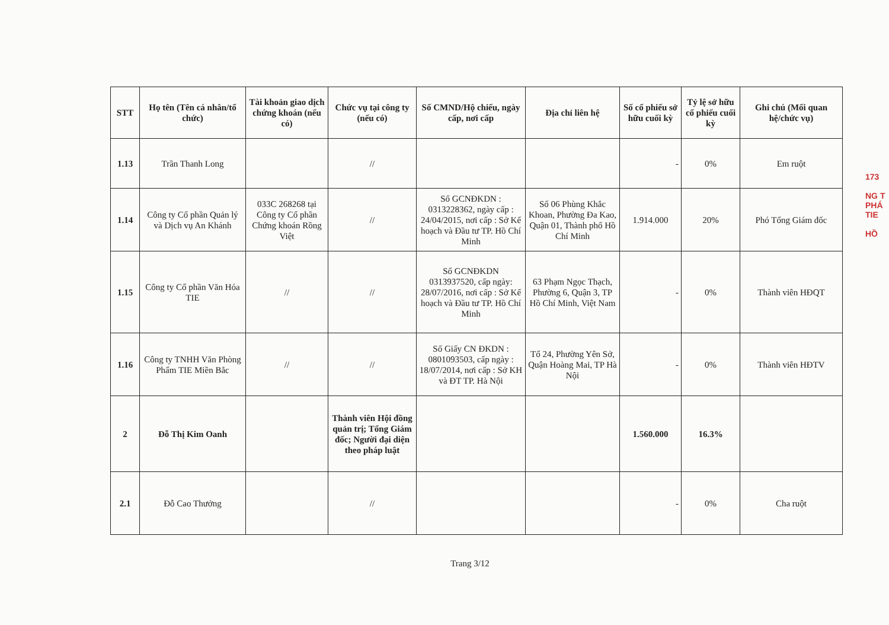173
NG T
PHÁ
TIE
HỒ
| STT | Họ tên (Tên cá nhân/tổ chức) | Tài khoản giao dịch chứng khoán (nếu có) | Chức vụ tại công ty (nếu có) | Số CMND/Hộ chiếu, ngày cấp, nơi cấp | Địa chỉ liên hệ | Số cổ phiếu sở hữu cuối kỳ | Tỷ lệ sở hữu cổ phiếu cuối kỳ | Ghi chú (Mối quan hệ/chức vụ) |
| --- | --- | --- | --- | --- | --- | --- | --- | --- |
| 1.13 | Trần Thanh Long | | // | | | - | 0% | Em ruột |
| 1.14 | Công ty Cổ phần Quản lý và Dịch vụ An Khánh | 033C 268268 tại Công ty Cổ phần Chứng khoán Rồng Việt | // | Số GCNĐKDN : 0313228362, ngày cấp : 24/04/2015, nơi cấp : Sở Kế hoạch và Đầu tư TP. Hồ Chí Minh | Số 06 Phùng Khắc Khoan, Phường Đa Kao, Quận 01, Thành phố Hồ Chí Minh | 1.914.000 | 20% | Phó Tổng Giám đốc |
| 1.15 | Công ty Cổ phần Văn Hóa TIE | // | // | Số GCNĐKDN 0313937520, cấp ngày: 28/07/2016, nơi cấp : Sở Kế hoạch và Đầu tư TP. Hồ Chí Minh | 63 Phạm Ngọc Thạch, Phường 6, Quận 3, TP Hồ Chí Minh, Việt Nam | - | 0% | Thành viên HĐQT |
| 1.16 | Công ty TNHH Văn Phòng Phẩm TIE Miền Bắc | // | // | Số Giấy CN ĐKDN : 0801093503, cấp ngày : 18/07/2014, nơi cấp : Sở KH và ĐT TP. Hà Nội | Tổ 24, Phường Yên Sở, Quận Hoàng Mai, TP Hà Nội | - | 0% | Thành viên HĐTV |
| 2 | Đỗ Thị Kim Oanh | | Thành viên Hội đồng quản trị; Tổng Giám đốc; Người đại diện theo pháp luật | | | 1.560.000 | 16.3% | |
| 2.1 | Đỗ Cao Thưởng | | // | | | - | 0% | Cha ruột |
Trang 3/12